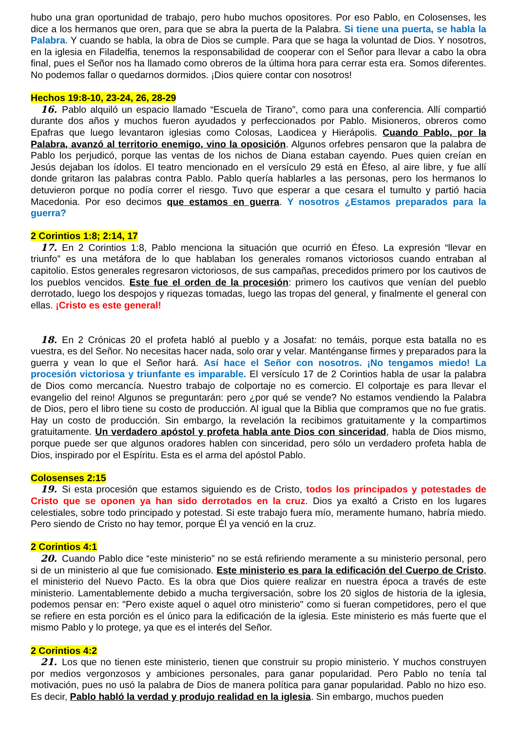hubo una gran oportunidad de trabajo, pero hubo muchos opositores. Por eso Pablo, en Colosenses, les dice a los hermanos que oren, para que se abra la puerta de la Palabra. Si tiene una puerta, se habla la Palabra. Y cuando se habla, la obra de Dios se cumple. Para que se haga la voluntad de Dios. Y nosotros, en la iglesia en Filadelfia, tenemos la responsabilidad de cooperar con el Señor para llevar a cabo la obra final, pues el Señor nos ha llamado como obreros de la última hora para cerrar esta era. Somos diferentes. No podemos fallar o quedarnos dormidos. ¡Dios quiere contar con nosotros!
Hechos 19:8-10, 23-24, 26, 28-29
16. Pablo alquiló un espacio llamado “Escuela de Tirano”, como para una conferencia. Allí compartió durante dos años y muchos fueron ayudados y perfeccionados por Pablo. Misioneros, obreros como Epafras que luego levantaron iglesias como Colosas, Laodicea y Hierápolis. Cuando Pablo, por la Palabra, avanzó al territorio enemigo, vino la oposición. Algunos orfebres pensaron que la palabra de Pablo los perjudicó, porque las ventas de los nichos de Diana estaban cayendo. Pues quien creían en Jesús dejaban los ídolos. El teatro mencionado en el versículo 29 está en Éfeso, al aire libre, y fue allí donde gritaron las palabras contra Pablo. Pablo quería hablarles a las personas, pero los hermanos lo detuvieron porque no podía correr el riesgo. Tuvo que esperar a que cesara el tumulto y partió hacia Macedonia. Por eso decimos que estamos en guerra. Y nosotros ¿Estamos preparados para la guerra?
2 Corintios 1:8; 2:14, 17
17. En 2 Corintios 1:8, Pablo menciona la situación que ocurrió en Éfeso. La expresión “llevar en triunfo” es una metáfora de lo que hablaban los generales romanos victoriosos cuando entraban al capitolio. Estos generales regresaron victoriosos, de sus campañas, precedidos primero por los cautivos de los pueblos vencidos. Este fue el orden de la procesión: primero los cautivos que venían del pueblo derrotado, luego los despojos y riquezas tomadas, luego las tropas del general, y finalmente el general con ellas. ¡Cristo es este general!
18. En 2 Crónicas 20 el profeta habló al pueblo y a Josafat: no temáis, porque esta batalla no es vuestra, es del Señor. No necesitas hacer nada, solo orar y velar. Manténganse firmes y preparados para la guerra y vean lo que el Señor hará. Así hace el Señor con nosotros. ¡No tengamos miedo! La procesión victoriosa y triunfante es imparable. El versículo 17 de 2 Corintios habla de usar la palabra de Dios como mercancía. Nuestro trabajo de colportaje no es comercio. El colportaje es para llevar el evangelio del reino! Algunos se preguntarán: pero ¿por qué se vende? No estamos vendiendo la Palabra de Dios, pero el libro tiene su costo de producción. Al igual que la Biblia que compramos que no fue gratis. Hay un costo de producción. Sin embargo, la revelación la recibimos gratuitamente y la compartimos gratuitamente. Un verdadero apóstol y profeta habla ante Dios con sinceridad, habla de Dios mismo, porque puede ser que algunos oradores hablen con sinceridad, pero sólo un verdadero profeta habla de Dios, inspirado por el Espíritu. Esta es el arma del apóstol Pablo.
Colosenses 2:15
19. Si esta procesión que estamos siguiendo es de Cristo, todos los principados y potestades de Cristo que se oponen ya han sido derrotados en la cruz. Dios ya exaltó a Cristo en los lugares celestiales, sobre todo principado y potestad. Si este trabajo fuera mío, meramente humano, habría miedo. Pero siendo de Cristo no hay temor, porque Él ya venció en la cruz.
2 Corintios 4:1
20. Cuando Pablo dice “este ministerio” no se está refiriendo meramente a su ministerio personal, pero si de un ministerio al que fue comisionado. Este ministerio es para la edificación del Cuerpo de Cristo, el ministerio del Nuevo Pacto. Es la obra que Dios quiere realizar en nuestra época a través de este ministerio. Lamentablemente debido a mucha tergiversación, sobre los 20 siglos de historia de la iglesia, podemos pensar en: "Pero existe aquel o aquel otro ministerio" como si fueran competidores, pero el que se refiere en esta porción es el único para la edificación de la iglesia. Este ministerio es más fuerte que el mismo Pablo y lo protege, ya que es el interés del Señor.
2 Corintios 4:2
21. Los que no tienen este ministerio, tienen que construir su propio ministerio. Y muchos construyen por medios vergonzosos y ambiciones personales, para ganar popularidad. Pero Pablo no tenía tal motivación, pues no usó la palabra de Dios de manera política para ganar popularidad. Pablo no hizo eso. Es decir, Pablo habló la verdad y produjo realidad en la iglesia. Sin embargo, muchos pueden